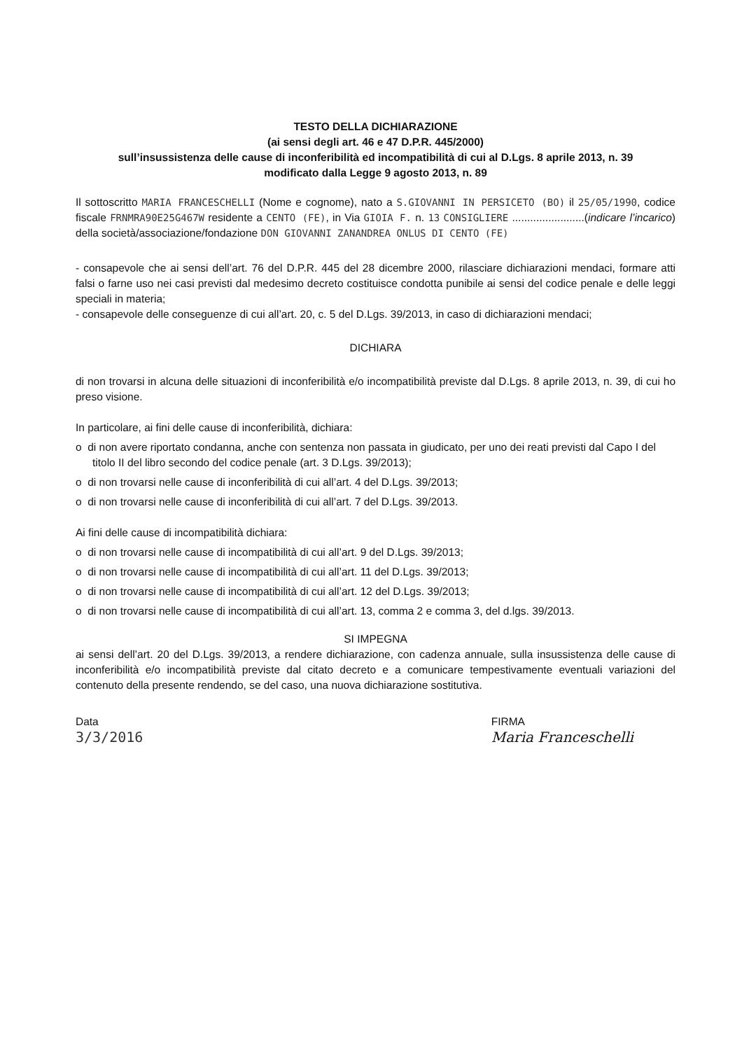TESTO DELLA DICHIARAZIONE
(ai sensi degli art. 46 e 47 D.P.R. 445/2000)
sull’insussistenza delle cause di inconferibilità ed incompatibilità di cui al D.Lgs. 8 aprile 2013, n. 39
modificato dalla Legge 9 agosto 2013, n. 89
Il sottoscritto MARIA FRANCESCHELLI (Nome e cognome), nato a S.GIOVANNI IN PERSICETO (BO) il 25/05/1990, codice fiscale FRNMRA90E25G467W residente a CENTO (FE), in Via GIOIA F. n. 13 CONSIGLIERE ........................(indicare l’incarico) della società/associazione/fondazione DON GIOVANNI ZANANDREA ONLUS DI CENTO (FE)
- consapevole che ai sensi dell’art. 76 del D.P.R. 445 del 28 dicembre 2000, rilasciare dichiarazioni mendaci, formare atti falsi o farne uso nei casi previsti dal medesimo decreto costituisce condotta punibile ai sensi del codice penale e delle leggi speciali in materia;
- consapevole delle conseguenze di cui all’art. 20, c. 5 del D.Lgs. 39/2013, in caso di dichiarazioni mendaci;
DICHIARA
di non trovarsi in alcuna delle situazioni di inconferibilità e/o incompatibilità previste dal D.Lgs. 8 aprile 2013, n. 39, di cui ho preso visione.
In particolare, ai fini delle cause di inconferibilità, dichiara:
o di non avere riportato condanna, anche con sentenza non passata in giudicato, per uno dei reati previsti dal Capo I del titolo II del libro secondo del codice penale (art. 3 D.Lgs. 39/2013);
o di non trovarsi nelle cause di inconferibilità di cui all’art. 4 del D.Lgs. 39/2013;
o di non trovarsi nelle cause di inconferibilità di cui all’art. 7 del D.Lgs. 39/2013.
Ai fini delle cause di incompatibilità dichiara:
o di non trovarsi nelle cause di incompatibilità di cui all’art. 9 del D.Lgs. 39/2013;
o di non trovarsi nelle cause di incompatibilità di cui all’art. 11 del D.Lgs. 39/2013;
o di non trovarsi nelle cause di incompatibilità di cui all’art. 12 del D.Lgs. 39/2013;
o di non trovarsi nelle cause di incompatibilità di cui all’art. 13, comma 2 e comma 3, del d.lgs. 39/2013.
SI IMPEGNA
ai sensi dell’art. 20 del D.Lgs. 39/2013, a rendere dichiarazione, con cadenza annuale, sulla insussistenza delle cause di inconferibilità e/o incompatibilità previste dal citato decreto e a comunicare tempestivamente eventuali variazioni del contenuto della presente rendendo, se del caso, una nuova dichiarazione sostitutiva.
Data
3/3/2016
FIRMA
Maria Franceschelli